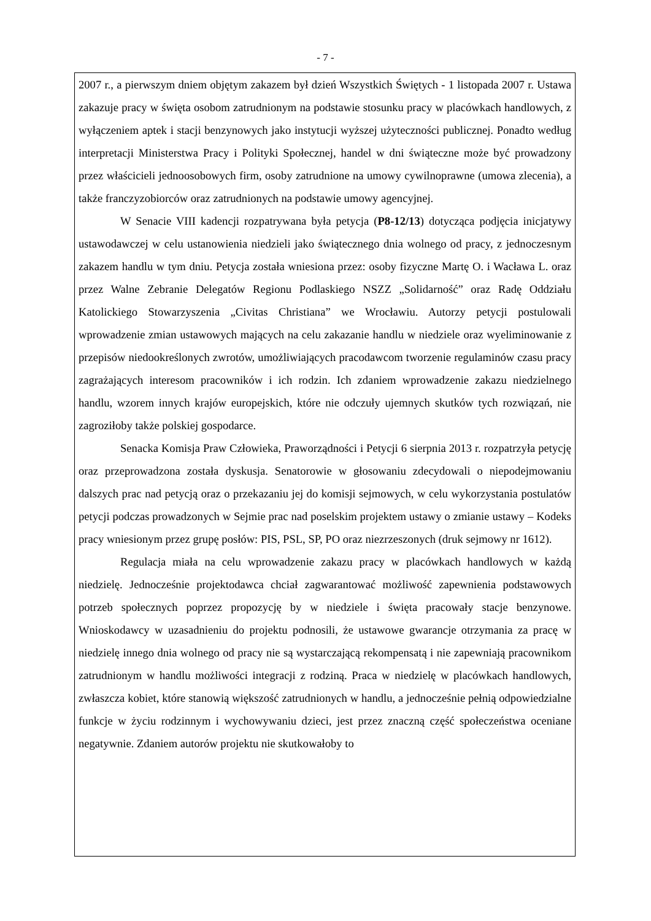- 7 -
2007 r., a pierwszym dniem objętym zakazem był dzień Wszystkich Świętych - 1 listopada 2007 r. Ustawa zakazuje pracy w święta osobom zatrudnionym na podstawie stosunku pracy w placówkach handlowych, z wyłączeniem aptek i stacji benzynowych jako instytucji wyższej użyteczności publicznej. Ponadto według interpretacji Ministerstwa Pracy i Polityki Społecznej, handel w dni świąteczne może być prowadzony przez właścicieli jednoosobowych firm, osoby zatrudnione na umowy cywilnoprawne (umowa zlecenia), a także franczyzobiorców oraz zatrudnionych na podstawie umowy agencyjnej.
W Senacie VIII kadencji rozpatrywana była petycja (P8-12/13) dotycząca podjęcia inicjatywy ustawodawczej w celu ustanowienia niedzieli jako świątecznego dnia wolnego od pracy, z jednoczesnym zakazem handlu w tym dniu. Petycja została wniesiona przez: osoby fizyczne Martę O. i Wacława L. oraz przez Walne Zebranie Delegatów Regionu Podlaskiego NSZZ „Solidarność” oraz Radę Oddziału Katolickiego Stowarzyszenia „Civitas Christiana” we Wrocławiu. Autorzy petycji postulowali wprowadzenie zmian ustawowych mających na celu zakazanie handlu w niedziele oraz wyeliminowanie z przepisów niedookreślonych zwrotów, umożliwiających pracodawcom tworzenie regulaminów czasu pracy zagrażających interesom pracowników i ich rodzin. Ich zdaniem wprowadzenie zakazu niedzielnego handlu, wzorem innych krajów europejskich, które nie odczuły ujemnych skutków tych rozwiązań, nie zagroziłoby także polskiej gospodarce.
Senacka Komisja Praw Człowieka, Praworządności i Petycji 6 sierpnia 2013 r. rozpatrzyła petycję oraz przeprowadzona została dyskusja. Senatorowie w głosowaniu zdecydowali o niepodejmowaniu dalszych prac nad petycją oraz o przekazaniu jej do komisji sejmowych, w celu wykorzystania postulatów petycji podczas prowadzonych w Sejmie prac nad poselskim projektem ustawy o zmianie ustawy – Kodeks pracy wniesionym przez grupę posłów: PIS, PSL, SP, PO oraz niezrzeszonych (druk sejmowy nr 1612).
Regulacja miała na celu wprowadzenie zakazu pracy w placówkach handlowych w każdą niedzielę. Jednocześnie projektodawca chciał zagwarantować możliwość zapewnienia podstawowych potrzeb społecznych poprzez propozycję by w niedziele i święta pracowały stacje benzynowe. Wnioskodawcy w uzasadnieniu do projektu podnosili, że ustawowe gwarancje otrzymania za pracę w niedzielę innego dnia wolnego od pracy nie są wystarczającą rekompensatą i nie zapewniają pracownikom zatrudnionym w handlu możliwości integracji z rodziną. Praca w niedzielę w placówkach handlowych, zwłaszcza kobiet, które stanowią większość zatrudnionych w handlu, a jednocześnie pełnią odpowiedzialne funkcje w życiu rodzinnym i wychowywaniu dzieci, jest przez znaczną część społeczeństwa oceniane negatywnie. Zdaniem autorów projektu nie skutkowałoby to